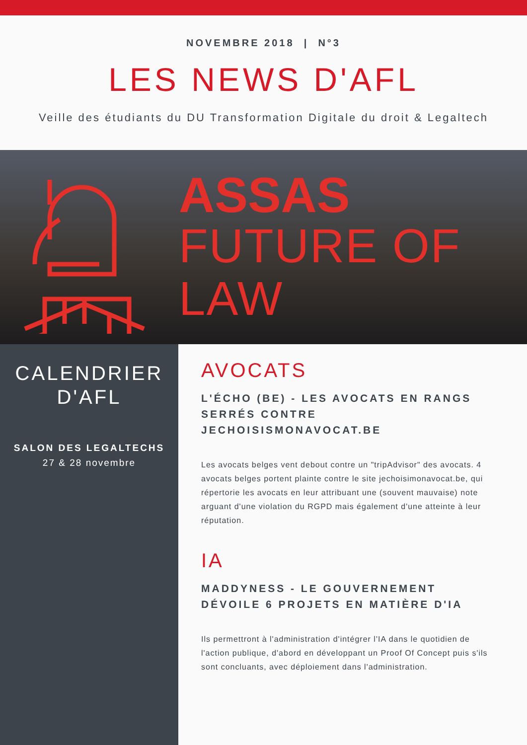NOVEMBRE 2018 | N°3
LES NEWS D'AFL
Veille des étudiants du DU Transformation Digitale du droit & Legaltech
ASSAS
FUTURE OF LAW
CALENDRIER
D'AFL
SALON DES LEGALTECHS
27 & 28 novembre
AVOCATS
L'ÉCHO (BE) - LES AVOCATS EN RANGS SERRÉS CONTRE JECHOISISMONAVOCAT.BE
Les avocats belges vent debout contre un "tripAdvisor" des avocats. 4 avocats belges portent plainte contre le site jechoisimonavocat.be, qui répertorie les avocats en leur attribuant une (souvent mauvaise) note arguant d'une violation du RGPD mais également d'une atteinte à leur réputation.
IA
MADDYNESS - LE GOUVERNEMENT DÉVOILE 6 PROJETS EN MATIÈRE D'IA
Ils permettront à l'administration d'intégrer l'IA dans le quotidien de l'action publique, d'abord en développant un Proof Of Concept puis s'ils sont concluants, avec déploiement dans l'administration.